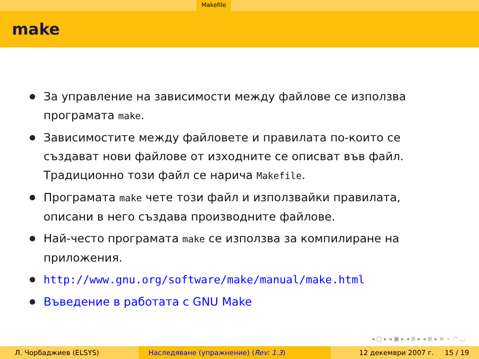Makefile
make
За управление на зависимости между файлове се използва програмата make.
Зависимостите между файловете и правилата по-които се създават нови файлове от изходните се описват във файл. Традиционно този файл се нарича Makefile.
Програмата make чете този файл и използвайки правилата, описани в него създава производните файлове.
Най-често програмата make се използва за компилиране на приложения.
http://www.gnu.org/software/make/manual/make.html
Въведение в работата с GNU Make
◂ □ ▸ ◂ ▣ ▸ ◂ ≣ ▸ ◂ ≣ ▸ ≡ ∽ ◠ ◡
Л. Чорбаджиев (ELSYS) Наследяване (упражнение) (Rev: 1.3)
12 декември 2007 г. 15 / 19